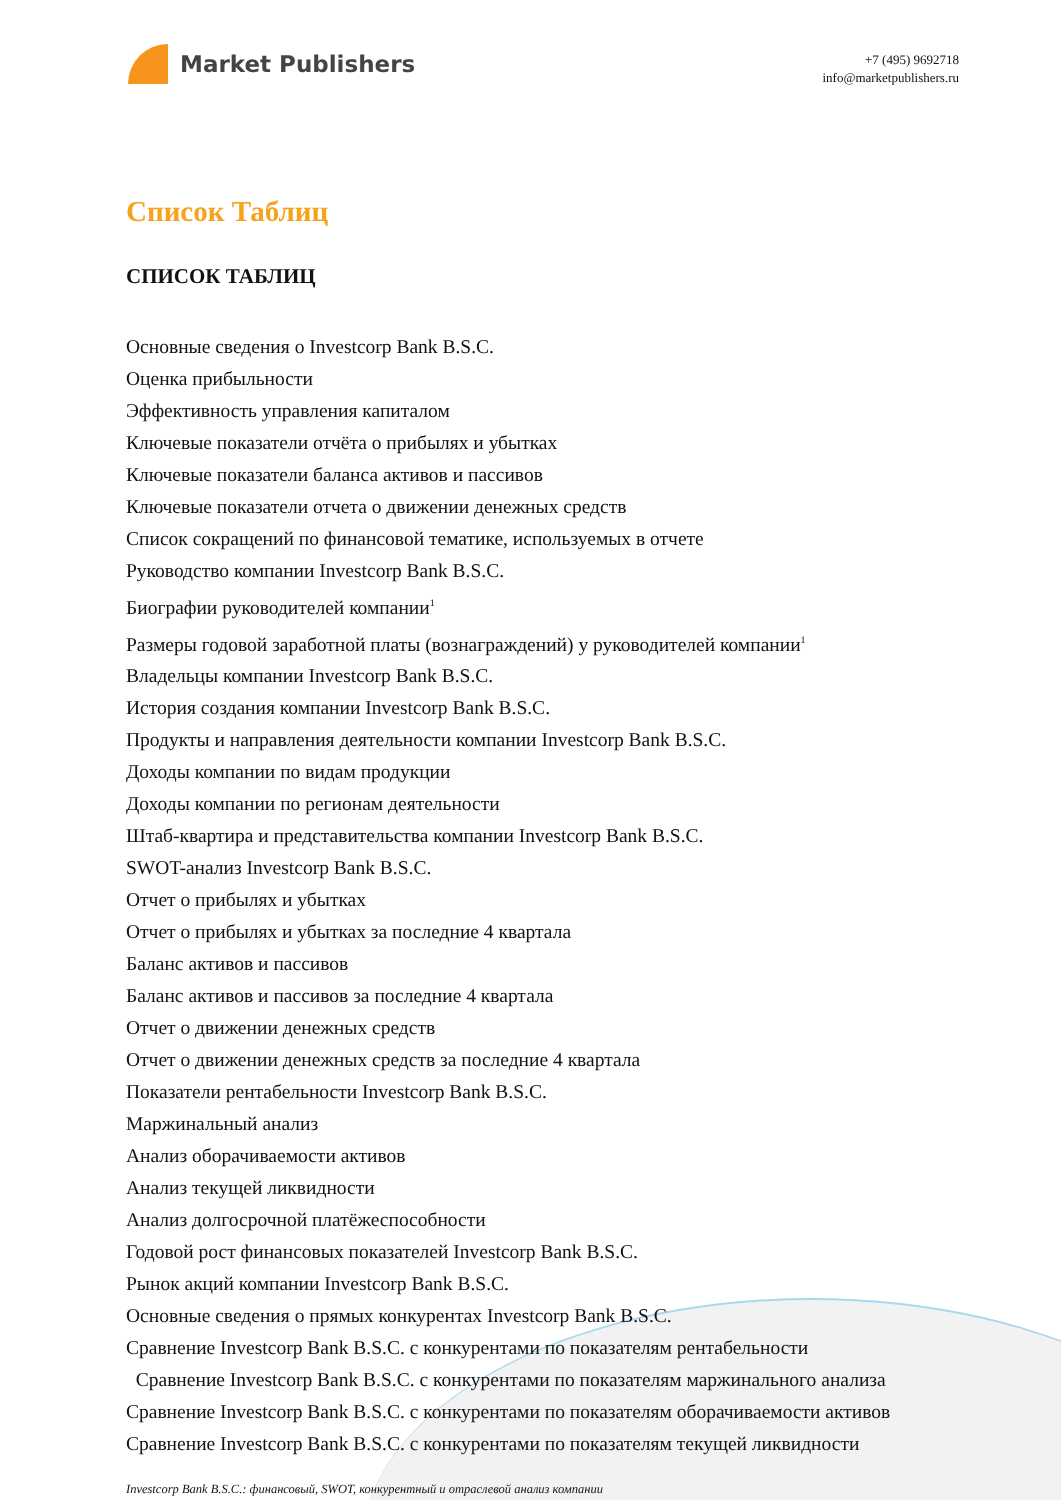Market Publishers
+7 (495) 9692718
info@marketpublishers.ru
Список Таблиц
СПИСОК ТАБЛИЦ
Основные сведения о Investcorp Bank B.S.C.
Оценка прибыльности
Эффективность управления капиталом
Ключевые показатели отчёта о прибылях и убытках
Ключевые показатели баланса активов и пассивов
Ключевые показатели отчета о движении денежных средств
Список сокращений по финансовой тематике, используемых в отчете
Руководство компании Investcorp Bank B.S.C.
Биографии руководителей компании<sup>1</sup>
Размеры годовой заработной платы (вознаграждений) у руководителей компании<sup>1</sup>
Владельцы компании Investcorp Bank B.S.C.
История создания компании Investcorp Bank B.S.C.
Продукты и направления деятельности компании Investcorp Bank B.S.C.
Доходы компании по видам продукции
Доходы компании по регионам деятельности
Штаб-квартира и представительства компании Investcorp Bank B.S.C.
SWOT-анализ Investcorp Bank B.S.C.
Отчет о прибылях и убытках
Отчет о прибылях и убытках за последние 4 квартала
Баланс активов и пассивов
Баланс активов и пассивов за последние 4 квартала
Отчет о движении денежных средств
Отчет о движении денежных средств за последние 4 квартала
Показатели рентабельности Investcorp Bank B.S.C.
Маржинальный анализ
Анализ оборачиваемости активов
Анализ текущей ликвидности
Анализ долгосрочной платёжеспособности
Годовой рост финансовых показателей Investcorp Bank B.S.C.
Рынок акций компании Investcorp Bank B.S.C.
Основные сведения о прямых конкурентах Investcorp Bank B.S.C.
Сравнение Investcorp Bank B.S.C. с конкурентами по показателям рентабельности
Сравнение Investcorp Bank B.S.C. с конкурентами по показателям маржинального анализа
Сравнение Investcorp Bank B.S.C. с конкурентами по показателям оборачиваемости активов
Сравнение Investcorp Bank B.S.C. с конкурентами по показателям текущей ликвидности
Investcorp Bank B.S.C.: финансовый, SWOT, конкурентный и отраслевой анализ компании